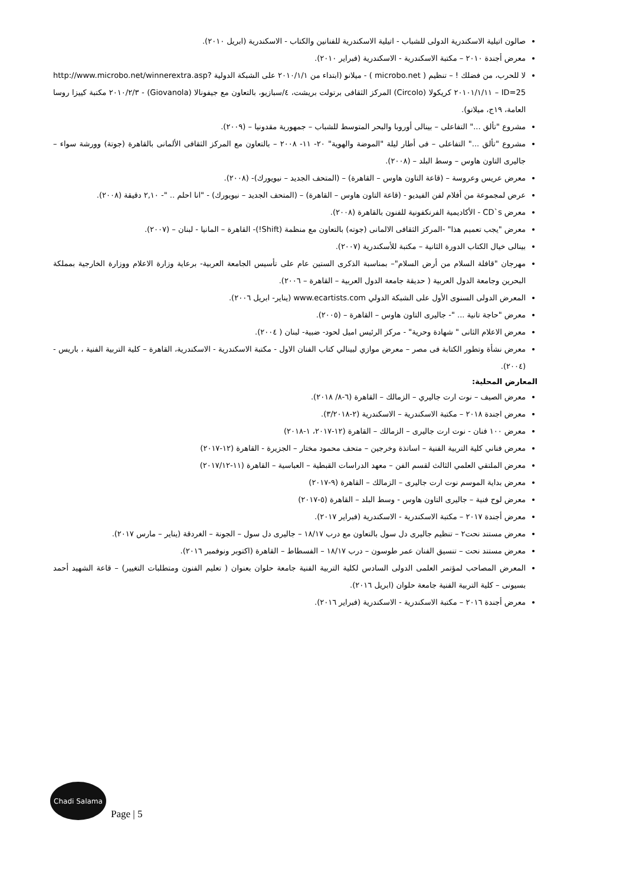صالون اتيلية الاسكندرية الدولى للشباب - اتيلية الاسكندرية للفنانين والكتاب - الاسكندرية (ابريل ٢٠١٠).
معرض أجندة ٢٠١٠ – مكتبة الاسكندرية - الاسكندرية (فبراير ٢٠١٠).
لا للحرب، من فضلك ! – تنظيم ( microbo.net ) - ميلانو (ابتداء من ٢٠١٠/١/١ على الشبكة الدولية http://www.microbo.net/winnerextra.asp?ID=25 – ٢٠١٠١/١/١١ كريكولا (Circolo) المركز الثقافى برتولت بريشت، ٤/سبازيو، بالتعاون مع جيفونالا (Giovanola) - ٢٠١٠/٢/٣ مكتبة كييزا روسا العامة، ١٩ج، ميلانو).
مشروع "تألق ..." التفاعلى – بينالى أوروبا والبحر المتوسط للشباب – جمهورية مقدونيا – (٢٠٠٩).
مشروع "تألق ..." التفاعلى – فى أطار ليلة "الموضة والهوية" ٢٠- ١١- ٢٠٠٨ – بالتعاون مع المركز الثقافى الألمانى بالقاهرة (جوتة) وورشة سواء – جاليرى التاون هاوس – وسط البلد – (٢٠٠٨).
معرض عريس وعروسة – (قاعة التاون هاوس – القاهرة) – (المتحف الجديد – نيويورك)- (٢٠٠٨).
عرض لمجموعة من أفلام لفن الفيديو - (قاعة التاون هاوس – القاهرة) – (المتحف الجديد – نيويورك) - "انا احلم .. "- ٢,١٠ دقيقة (٢٠٠٨).
معرض CD`s - الأكاديمية الفرنكفونية للفنون بالقاهرة (٢٠٠٨).
معرض "يجب تعميم هذا" -المركز الثقافى الالمانى (جوته) بالتعاون مع منظمة (Shift!)- القاهرة – المانيا - لبنان – (٢٠٠٧).
بينالى خيال الكتاب الدورة الثانية – مكتبة للأسكندرية (٢٠٠٧).
مهرجان "قافلة السلام من أرض السلام"– بمناسبة الذكرى الستين عام على تأسيس الجامعة العربية- برعاية وزارة الاعلام ووزارة الخارجية بمملكة البحرين وجامعة الدول العربية ( حديقة جامعة الدول العربية – القاهرة – ٢٠٠٦).
المعرض الدولى السنوى الأول على الشبكة الدولي www.ecartists.com (يناير- ابريل ٢٠٠٦).
معرض "حاجة تانية ... "- جاليرى التاون هاوس – القاهرة – (٢٠٠٥).
معرض الاعلام الثانى " شهادة وحرية" - مركز الرئيس اميل لحود- ضبية- لبنان ( ٢٠٠٤).
معرض نشأة وتطور الكتابة فى مصر – معرض موازي لبينالي كتاب الفنان الاول - مكتبة الاسكندرية - الاسكندرية، القاهرة – كلية التربية الفنية ، باريس - (٢٠٠٤).
المعارض المحلية:
معرض الصيف – نوت ارت جاليري – الزمالك – القاهرة (٦-٨/ ٢٠١٨).
معرض اجندة ٢٠١٨ – مكتبة الاسكندرية – الاسكندرية (٢-٣/٢٠١٨).
معرض ١٠٠ فنان - نوت ارت جاليرى – الزمالك – القاهرة (١٢-٢٠١٧، ١-٢٠١٨)
معرض فناني كلية التربية الفنية – اساتذة وخرجين – متحف محمود مختار – الجزيرة - القاهرة (١٢-٢٠١٧)
معرض الملتقي العلمي الثالث لقسم الفن – معهد الدراسات القبطية – العباسية – القاهرة (١١-٢٠١٧/١٢)
معرض بداية الموسم نوت ارت جاليرى – الزمالك – القاهرة (٩-٢٠١٧)
معرض لوح فنية – جاليرى التاون هاوس - وسط البلد – القاهرة (٥-٢٠١٧)
معرض أجندة ٢٠١٧ – مكتبة الاسكندرية - الاسكندرية (فبراير ٢٠١٧).
معرض مستند نحت٢ – تنظيم جاليرى دل سول بالتعاون مع درب ١٨/١٧ – جاليرى دل سول – الجونة – الغردقة (يناير – مارس ٢٠١٧).
معرض مستند نحت – تنسيق الفنان عمر طوسون – درب ١٨/١٧ – الفسطاط – القاهرة (اكتوبر ونوفمبر ٢٠١٦).
المعرض المصاحب لمؤتمر العلمى الدولى السادس لكلية التربية الفنية جامعة حلوان بعنوان ( تعليم الفنون ومتطلبات التغيير) – قاعة الشهيد أحمد بسيونى – كلية التربية الفنية جامعة حلوان (ابريل ٢٠١٦).
معرض أجندة ٢٠١٦ – مكتبة الاسكندرية - الاسكندرية (فبراير ٢٠١٦).
Chadi Salama
Page | 5